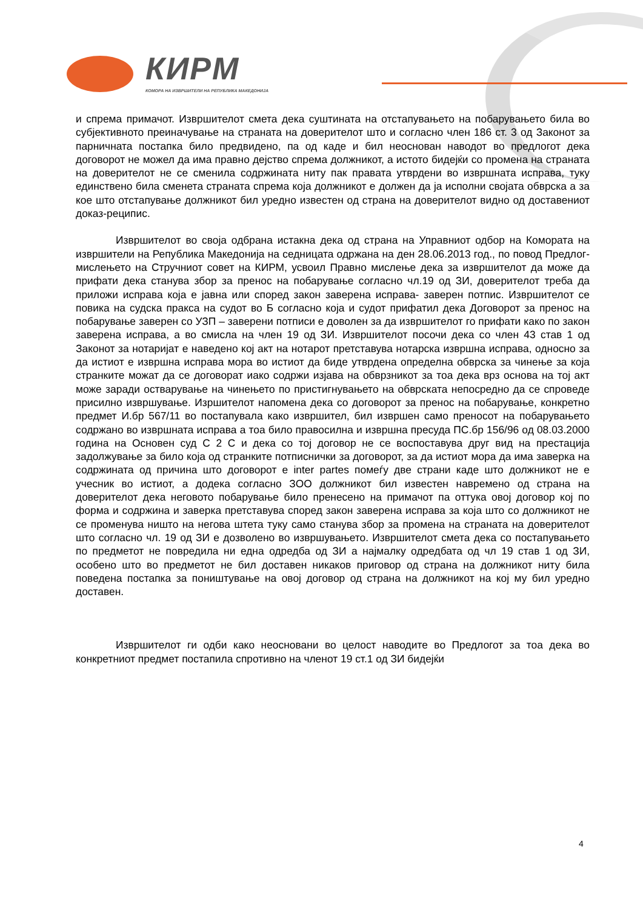КИРМ
КОМОРА НА ИЗВРШИТЕЛИ НА РЕПУБЛИКА МАКЕДОНИЈА
и спрема примачот. Извршителот смета дека суштината на отстапувањето на побарувањето била во субјективното преиначување на страната на доверителот што и согласно член 186 ст. 3 од Законот за парничната постапка било предвидено, па од каде и бил неоснован наводот во предлогот дека договорот не можел да има правно дејство спрема должникот, а истото бидејќи со промена на страната на доверителот не се сменила содржината ниту пак правата утврдени во извршната исправа, туку единствено била сменета страната спрема која должникот е должен да ја исполни својата обврска а за кое што отстапување должникот бил уредно известен од страна на доверителот видно од доставениот доказ-реципис.
Извршителот во своја одбрана истакна дека од страна на Управниот одбор на Комората на извршители на Република Македонија на седницата одржана на ден 28.06.2013 год., по повод Предлог-мислењето на Стручниот совет на КИРМ, усвоил Правно мислење дека за извршителот да може да прифати дека станува збор за пренос на побарување согласно чл.19 од ЗИ, доверителот треба да приложи исправа која е јавна или според закон заверена исправа- заверен потпис. Извршителот се повика на судска пракса на судот во Б согласно која и судот прифатил дека Договорот за пренос на побарување заверен со УЗП – заверени потписи е доволен за да извршителот го прифати како по закон заверена исправа, а во смисла на член 19 од ЗИ. Извршителот посочи дека со член 43 став 1 од Законот за нотаријат е наведено кој акт на нотарот претставува нотарска извршна исправа, односно за да истиот е извршна исправа мора во истиот да биде утврдена определна обврска за чинење за која странките можат да се договорат иако содржи изјава на обврзникот за тоа дека врз основа на тој акт може заради остварување на чинењето по пристигнувањето на обврската непосредно да се спроведе присилно извршување. Изршителот напомена дека со договорот за пренос на побарување, конкретно предмет И.бр 567/11 во постапувала како извршител, бил извршен само преносот на побарувањето содржано во извршната исправа а тоа било правосилна и извршна пресуда ПС.бр 156/96 од 08.03.2000 година на Основен суд С 2 С и дека со тој договор не се воспоставува друг вид на престација задолжување за било која од странките потписнички за договорот, за да истиот мора да има заверка на содржината од причина што договорот е inter partes помеѓу две страни каде што должникот не е учесник во истиот, а додека согласно ЗОО должникот бил известен навремено од страна на доверителот дека неговото побарување било пренесено на примачот па оттука овој договор кој по форма и содржина и заверка претставува според закон заверена исправа за која што со должникот не се променува ништо на негова штета туку само станува збор за промена на страната на доверителот што согласно чл. 19 од ЗИ е дозволено во извршувањето. Извршителот смета дека со постапувањето по предметот не повредила ни една одредба од ЗИ а најмалку одредбата од чл 19 став 1 од ЗИ, особено што во предметот не бил доставен никаков приговор од страна на должникот ниту била поведена постапка за поништување на овој договор од страна на должникот на кој му бил уредно доставен.
Извршителот ги одби како неосновани во целост наводите во Предлогот за тоа дека во конкретниот предмет постапила спротивно на членот 19 ст.1 од ЗИ бидејќи
4